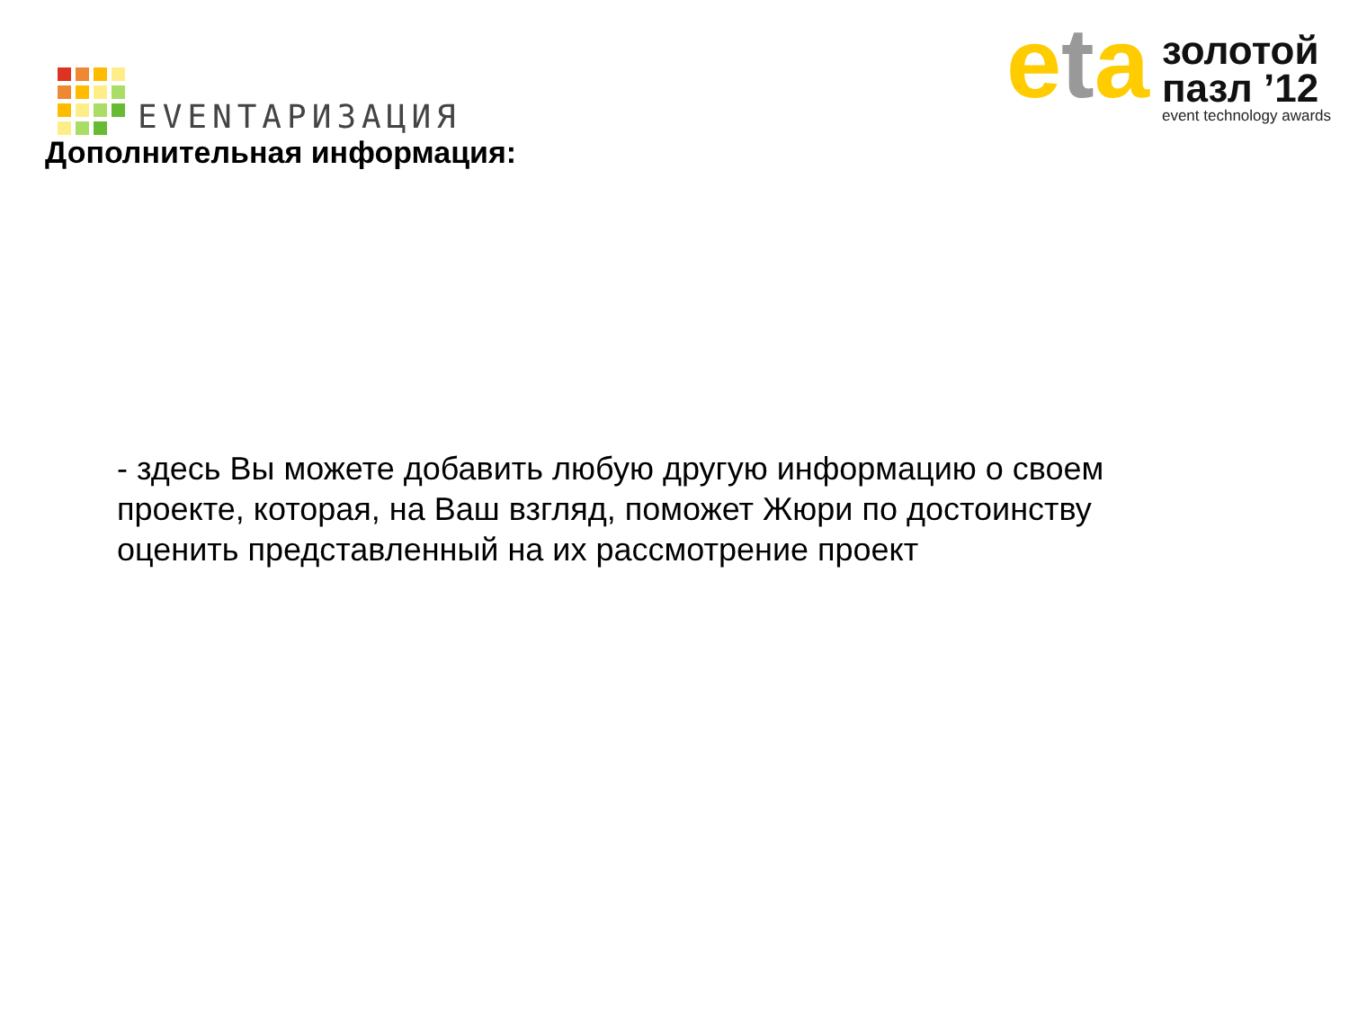EVENTАРИЗАЦИЯ
eta
золотой
пазл ’12
event technology awards
Дополнительная информация:
- здесь Вы можете добавить любую другую информацию о своем проекте, которая, на Ваш взгляд, поможет Жюри по достоинству оценить представленный на их рассмотрение проект